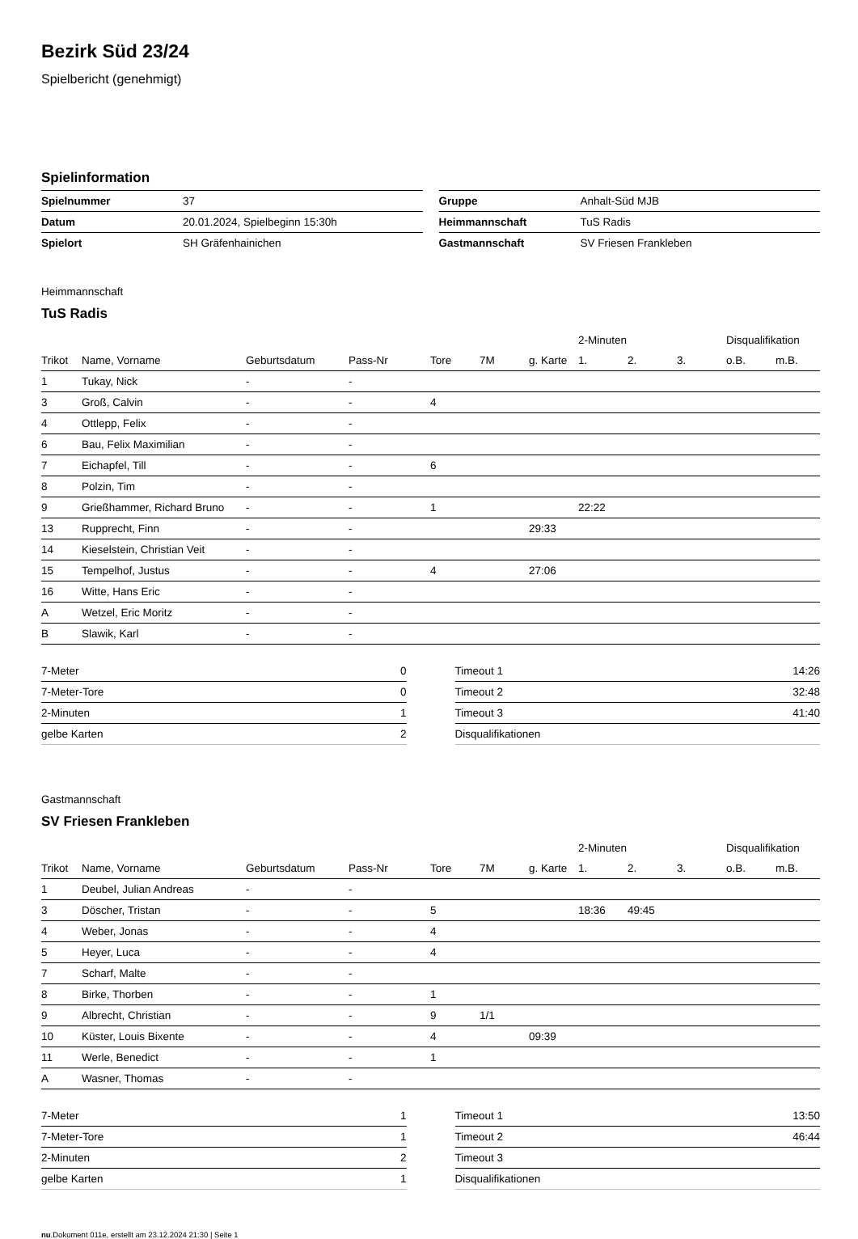Bezirk Süd 23/24
Spielbericht (genehmigt)
Spielinformation
| Spielnummer | 37 |
| Datum | 20.01.2024, Spielbeginn 15:30h |
| Spielort | SH Gräfenhainichen |
| Gruppe | Anhalt-Süd MJB |
| Heimmannschaft | TuS Radis |
| Gastmannschaft | SV Friesen Frankleben |
Heimmannschaft
TuS Radis
| | | | | | | | 2-Minuten | | | Disqualifikation | |
| --- | --- | --- | --- | --- | --- | --- | --- | --- | --- | --- | --- |
| Trikot | Name, Vorname | Geburtsdatum | Pass-Nr | Tore | 7M | g. Karte | 1. | 2. | 3. | o.B. | m.B. |
| 1 | Tukay, Nick | - | - | | | | | | | | |
| 3 | Groß, Calvin | - | - | 4 | | | | | | | |
| 4 | Ottlepp, Felix | - | - | | | | | | | | |
| 6 | Bau, Felix Maximilian | - | - | | | | | | | | |
| 7 | Eichapfel, Till | - | - | 6 | | | | | | | |
| 8 | Polzin, Tim | - | - | | | | | | | | |
| 9 | Grießhammer, Richard Bruno | - | - | 1 | | | 22:22 | | | | |
| 13 | Rupprecht, Finn | - | - | | | 29:33 | | | | | |
| 14 | Kieselstein, Christian Veit | - | - | | | | | | | | |
| 15 | Tempelhof, Justus | - | - | 4 | | 27:06 | | | | | |
| 16 | Witte, Hans Eric | - | - | | | | | | | | |
| A | Wetzel, Eric Moritz | - | - | | | | | | | | |
| B | Slawik, Karl | - | - | | | | | | | | |
| 7-Meter | 0 |
| 7-Meter-Tore | 0 |
| 2-Minuten | 1 |
| gelbe Karten | 2 |
| Timeout 1 | 14:26 |
| Timeout 2 | 32:48 |
| Timeout 3 | 41:40 |
| Disqualifikationen | |
Gastmannschaft
SV Friesen Frankleben
| | | | | | | | 2-Minuten | | | Disqualifikation | |
| --- | --- | --- | --- | --- | --- | --- | --- | --- | --- | --- | --- |
| Trikot | Name, Vorname | Geburtsdatum | Pass-Nr | Tore | 7M | g. Karte | 1. | 2. | 3. | o.B. | m.B. |
| 1 | Deubel, Julian Andreas | - | - | | | | | | | | |
| 3 | Döscher, Tristan | - | - | 5 | | | 18:36 | 49:45 | | | |
| 4 | Weber, Jonas | - | - | 4 | | | | | | | |
| 5 | Heyer, Luca | - | - | 4 | | | | | | | |
| 7 | Scharf, Malte | - | - | | | | | | | | |
| 8 | Birke, Thorben | - | - | 1 | | | | | | | |
| 9 | Albrecht, Christian | - | - | 9 | 1/1 | | | | | | |
| 10 | Küster, Louis Bixente | - | - | 4 | | 09:39 | | | | | |
| 11 | Werle, Benedict | - | - | 1 | | | | | | | |
| A | Wasner, Thomas | - | - | | | | | | | | |
| 7-Meter | 1 |
| 7-Meter-Tore | 1 |
| 2-Minuten | 2 |
| gelbe Karten | 1 |
| Timeout 1 | 13:50 |
| Timeout 2 | 46:44 |
| Timeout 3 | |
| Disqualifikationen | |
nu.Dokument 011e, erstellt am 23.12.2024 21:30 | Seite 1